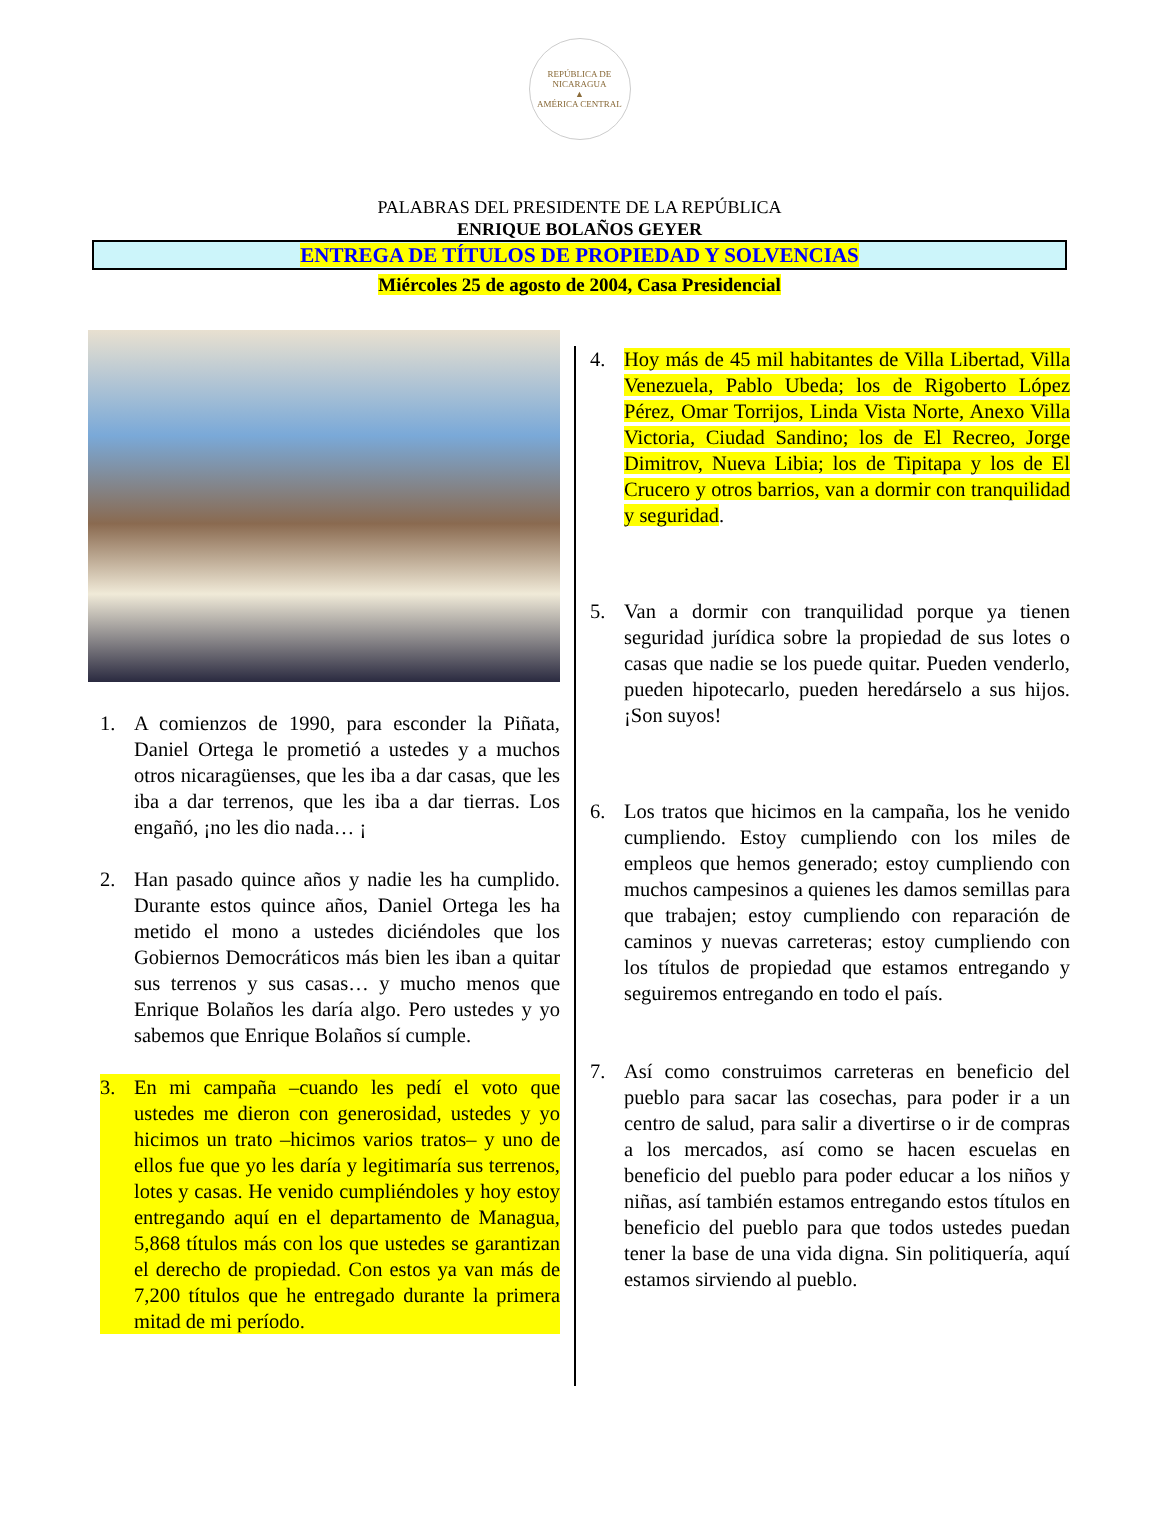REPÚBLICA DE NICARAGUA
▲
AMÉRICA CENTRAL
PALABRAS DEL PRESIDENTE DE LA REPÚBLICA
ENRIQUE BOLAÑOS GEYER
ENTREGA DE TÍTULOS DE PROPIEDAD Y SOLVENCIAS
Miércoles 25 de agosto de 2004, Casa Presidencial
1. A comienzos de 1990, para esconder la Piñata, Daniel Ortega le prometió a ustedes y a muchos otros nicaragüenses, que les iba a dar casas, que les iba a dar terrenos, que les iba a dar tierras. Los engañó, ¡no les dio nada… ¡
2. Han pasado quince años y nadie les ha cumplido. Durante estos quince años, Daniel Ortega les ha metido el mono a ustedes diciéndoles que los Gobiernos Democráticos más bien les iban a quitar sus terrenos y sus casas… y mucho menos que Enrique Bolaños les daría algo. Pero ustedes y yo sabemos que Enrique Bolaños sí cumple.
3. En mi campaña –cuando les pedí el voto que ustedes me dieron con generosidad, ustedes y yo hicimos un trato –hicimos varios tratos– y uno de ellos fue que yo les daría y legitimaría sus terrenos, lotes y casas. He venido cumpliéndoles y hoy estoy entregando aquí en el departamento de Managua, 5,868 títulos más con los que ustedes se garantizan el derecho de propiedad. Con estos ya van más de 7,200 títulos que he entregado durante la primera mitad de mi período.
4. Hoy más de 45 mil habitantes de Villa Libertad, Villa Venezuela, Pablo Ubeda; los de Rigoberto López Pérez, Omar Torrijos, Linda Vista Norte, Anexo Villa Victoria, Ciudad Sandino; los de El Recreo, Jorge Dimitrov, Nueva Libia; los de Tipitapa y los de El Crucero y otros barrios, van a dormir con tranquilidad y seguridad.
5. Van a dormir con tranquilidad porque ya tienen seguridad jurídica sobre la propiedad de sus lotes o casas que nadie se los puede quitar. Pueden venderlo, pueden hipotecarlo, pueden heredárselo a sus hijos. ¡Son suyos!
6. Los tratos que hicimos en la campaña, los he venido cumpliendo. Estoy cumpliendo con los miles de empleos que hemos generado; estoy cumpliendo con muchos campesinos a quienes les damos semillas para que trabajen; estoy cumpliendo con reparación de caminos y nuevas carreteras; estoy cumpliendo con los títulos de propiedad que estamos entregando y seguiremos entregando en todo el país.
7. Así como construimos carreteras en beneficio del pueblo para sacar las cosechas, para poder ir a un centro de salud, para salir a divertirse o ir de compras a los mercados, así como se hacen escuelas en beneficio del pueblo para poder educar a los niños y niñas, así también estamos entregando estos títulos en beneficio del pueblo para que todos ustedes puedan tener la base de una vida digna. Sin politiquería, aquí estamos sirviendo al pueblo.